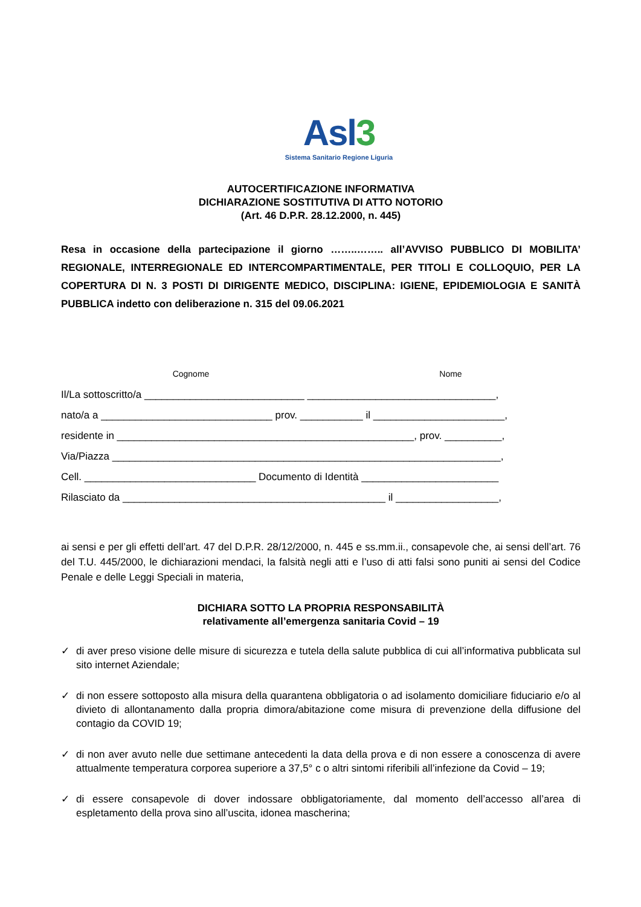Asl3
Sistema Sanitario Regione Liguria
AUTOCERTIFICAZIONE INFORMATIVA
DICHIARAZIONE SOSTITUTIVA DI ATTO NOTORIO
(Art. 46 D.P.R. 28.12.2000, n. 445)
Resa in occasione della partecipazione il giorno ……..…….. all’AVVISO PUBBLICO DI MOBILITA’ REGIONALE, INTERREGIONALE ED INTERCOMPARTIMENTALE, PER TITOLI E COLLOQUIO, PER LA COPERTURA DI N. 3 POSTI DI DIRIGENTE MEDICO, DISCIPLINA: IGIENE, EPIDEMIOLOGIA E SANITÀ PUBBLICA indetto con deliberazione n. 315 del 09.06.2021
Cognome Nome
Il/La sottoscritto/a ____________________________ _________________________________, nato/a a ______________________________ prov. ___________ il _______________________, residente in ____________________________________________________, prov. __________, Via/Piazza ____________________________________________________________________, Cell. ______________________________ Documento di Identità ________________________ Rilasciato da ______________________________________________ il __________________,
ai sensi e per gli effetti dell’art. 47 del D.P.R. 28/12/2000, n. 445 e ss.mm.ii., consapevole che, ai sensi dell’art. 76 del T.U. 445/2000, le dichiarazioni mendaci, la falsità negli atti e l’uso di atti falsi sono puniti ai sensi del Codice Penale e delle Leggi Speciali in materia,
DICHIARA SOTTO LA PROPRIA RESPONSABILITÀ
relativamente all’emergenza sanitaria Covid – 19
✓ di aver preso visione delle misure di sicurezza e tutela della salute pubblica di cui all’informativa pubblicata sul sito internet Aziendale;
✓ di non essere sottoposto alla misura della quarantena obbligatoria o ad isolamento domiciliare fiduciario e/o al divieto di allontanamento dalla propria dimora/abitazione come misura di prevenzione della diffusione del contagio da COVID 19;
✓ di non aver avuto nelle due settimane antecedenti la data della prova e di non essere a conoscenza di avere attualmente temperatura corporea superiore a 37,5° c o altri sintomi riferibili all’infezione da Covid – 19;
✓ di essere consapevole di dover indossare obbligatoriamente, dal momento dell’accesso all’area di espletamento della prova sino all’uscita, idonea mascherina;